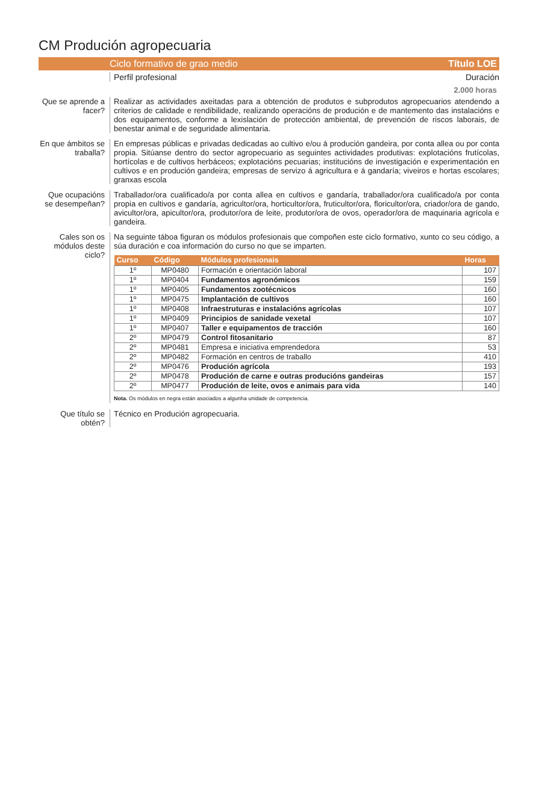CM Produción agropecuaria
Ciclo formativo de grao medio Título LOE
Perfil profesional Duración
2.000 horas
Que se aprende a facer?
Realizar as actividades axeitadas para a obtención de produtos e subprodutos agropecuarios atendendo a criterios de calidade e rendibilidade, realizando operacións de produción e de mantemento das instalacións e dos equipamentos, conforme a lexislación de protección ambiental, de prevención de riscos laborais, de benestar animal e de seguridade alimentaria.
En que ámbitos se traballa?
En empresas públicas e privadas dedicadas ao cultivo e/ou á produción gandeira, por conta allea ou por conta propia. Sitúanse dentro do sector agropecuario as seguintes actividades produtivas: explotacións frutícolas, hortícolas e de cultivos herbáceos; explotacións pecuarias; institucións de investigación e experimentación en cultivos e en produción gandeira; empresas de servizo á agricultura e á gandaría; viveiros e hortas escolares; granxas escola
Que ocupacións se desempeñan?
Traballador/ora cualificado/a por conta allea en cultivos e gandaría, traballador/ora cualificado/a por conta propia en cultivos e gandaría, agricultor/ora, horticultor/ora, fruticultor/ora, floricultor/ora, criador/ora de gando, avicultor/ora, apicultor/ora, produtor/ora de leite, produtor/ora de ovos, operador/ora de maquinaria agrícola e gandeira.
Cales son os módulos deste ciclo?
Na seguinte táboa figuran os módulos profesionais que compoñen este ciclo formativo, xunto co seu código, a súa duración e coa información do curso no que se imparten.
| Curso | Código | Módulos profesionais | Horas |
| --- | --- | --- | --- |
| 1º | MP0480 | Formación e orientación laboral | 107 |
| 1º | MP0404 | Fundamentos agronómicos | 159 |
| 1º | MP0405 | Fundamentos zootécnicos | 160 |
| 1º | MP0475 | Implantación de cultivos | 160 |
| 1º | MP0408 | Infraestruturas e instalacións agrícolas | 107 |
| 1º | MP0409 | Principios de sanidade vexetal | 107 |
| 1º | MP0407 | Taller e equipamentos de tracción | 160 |
| 2º | MP0479 | Control fitosanitario | 87 |
| 2º | MP0481 | Empresa e iniciativa emprendedora | 53 |
| 2º | MP0482 | Formación en centros de traballo | 410 |
| 2º | MP0476 | Produción agrícola | 193 |
| 2º | MP0478 | Produción de carne e outras producións gandeiras | 157 |
| 2º | MP0477 | Produción de leite, ovos e animais para vida | 140 |
Nota. Os módulos en negra están asociados a algunha unidade de competencia.
Que título se obtén?
Técnico en Produción agropecuaria.